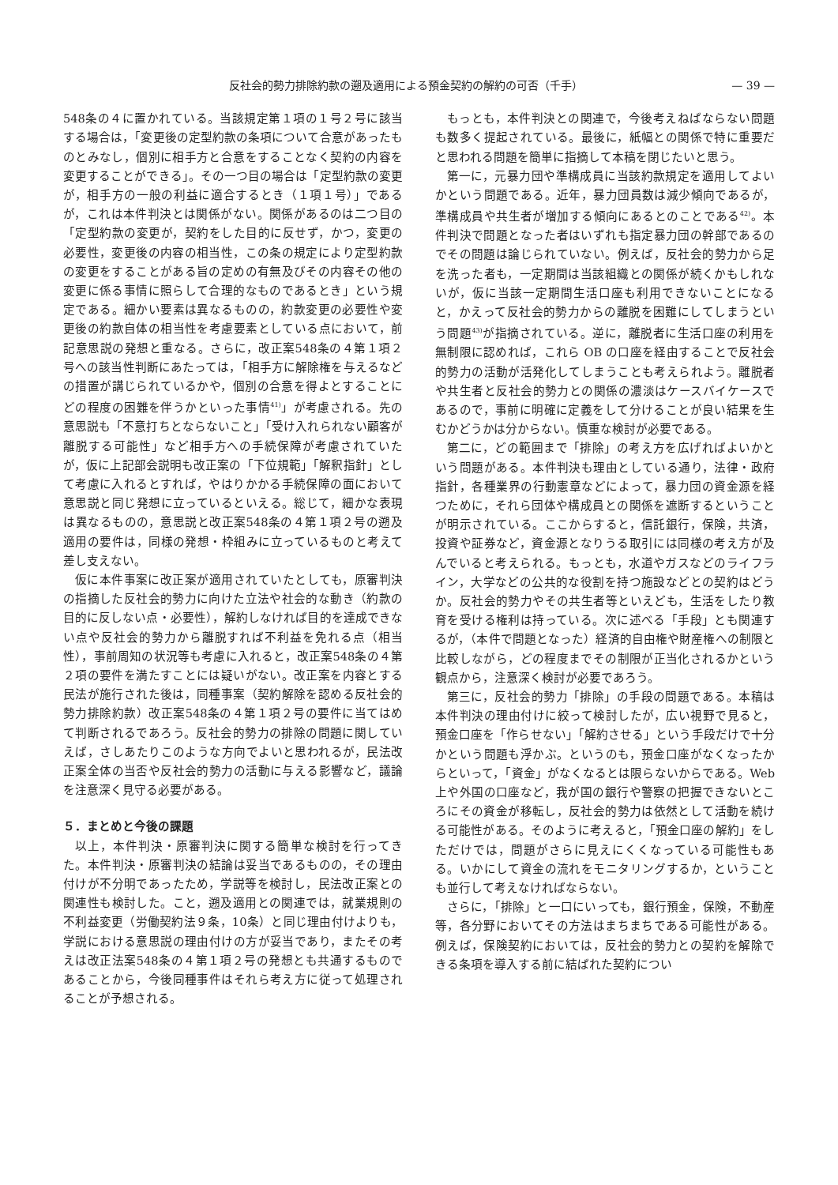反社会的勢力排除約款の遡及適用による預金契約の解約の可否（千手） — 39 —
548条の４に置かれている。当該規定第１項の１号２号に該当する場合は，「変更後の定型約款の条項について合意があったものとみなし，個別に相手方と合意をすることなく契約の内容を変更することができる」。その一つ目の場合は「定型約款の変更が，相手方の一般の利益に適合するとき（１項１号）」であるが，これは本件判決とは関係がない。関係があるのは二つ目の「定型約款の変更が，契約をした目的に反せず，かつ，変更の必要性，変更後の内容の相当性，この条の規定により定型約款の変更をすることがある旨の定めの有無及びその内容その他の変更に係る事情に照らして合理的なものであるとき」という規定である。細かい要素は異なるものの，約款変更の必要性や変更後の約款自体の相当性を考慮要素としている点において，前記意思説の発想と重なる。さらに，改正案548条の４第１項２号への該当性判断にあたっては，「相手方に解除権を与えるなどの措置が講じられているかや，個別の合意を得よとすることにどの程度の困難を伴うかといった事情<sup>41)</sup>」が考慮される。先の意思説も「不意打ちとならないこと」「受け入れられない顧客が離脱する可能性」など相手方への手続保障が考慮されていたが，仮に上記部会説明も改正案の「下位規範」「解釈指針」として考慮に入れるとすれば，やはりかかる手続保障の面において意思説と同じ発想に立っているといえる。総じて，細かな表現は異なるものの，意思説と改正案548条の４第１項２号の遡及適用の要件は，同様の発想・枠組みに立っているものと考えて差し支えない。
仮に本件事案に改正案が適用されていたとしても，原審判決の指摘した反社会的勢力に向けた立法や社会的な動き（約款の目的に反しない点・必要性），解約しなければ目的を達成できない点や反社会的勢力から離脱すれば不利益を免れる点（相当性），事前周知の状況等も考慮に入れると，改正案548条の４第２項の要件を満たすことには疑いがない。改正案を内容とする民法が施行された後は，同種事案（契約解除を認める反社会的勢力排除約款）改正案548条の４第１項２号の要件に当てはめて判断されるであろう。反社会的勢力の排除の問題に関していえば，さしあたりこのような方向でよいと思われるが，民法改正案全体の当否や反社会的勢力の活動に与える影響など，議論を注意深く見守る必要がある。
５．まとめと今後の課題
以上，本件判決・原審判決に関する簡単な検討を行ってきた。本件判決・原審判決の結論は妥当であるものの，その理由付けが不分明であったため，学説等を検討し，民法改正案との関連性も検討した。こと，遡及適用との関連では，就業規則の不利益変更（労働契約法９条，10条）と同じ理由付けよりも，学説における意思説の理由付けの方が妥当であり，またその考えは改正法案548条の４第１項２号の発想とも共通するものであることから，今後同種事件はそれら考え方に従って処理されることが予想される。
もっとも，本件判決との関連で，今後考えねばならない問題も数多く提起されている。最後に，紙幅との関係で特に重要だと思われる問題を簡単に指摘して本稿を閉じたいと思う。
第一に，元暴力団や準構成員に当該約款規定を適用してよいかという問題である。近年，暴力団員数は減少傾向であるが，準構成員や共生者が増加する傾向にあるとのことである<sup>42)</sup>。本件判決で問題となった者はいずれも指定暴力団の幹部であるのでその問題は論じられていない。例えば，反社会的勢力から足を洗った者も，一定期間は当該組織との関係が続くかもしれないが，仮に当該一定期間生活口座も利用できないことになると，かえって反社会的勢力からの離脱を困難にしてしまうという問題<sup>43)</sup>が指摘されている。逆に，離脱者に生活口座の利用を無制限に認めれば，これら OB の口座を経由することで反社会的勢力の活動が活発化してしまうことも考えられよう。離脱者や共生者と反社会的勢力との関係の濃淡はケースバイケースであるので，事前に明確に定義をして分けることが良い結果を生むかどうかは分からない。慎重な検討が必要である。
第二に，どの範囲まで「排除」の考え方を広げればよいかという問題がある。本件判決も理由としている通り，法律・政府指針，各種業界の行動憲章などによって，暴力団の資金源を経つために，それら団体や構成員との関係を遮断するということが明示されている。ここからすると，信託銀行，保険，共済，投資や証券など，資金源となりうる取引には同様の考え方が及んでいると考えられる。もっとも，水道やガスなどのライフライン，大学などの公共的な役割を持つ施設などとの契約はどうか。反社会的勢力やその共生者等といえども，生活をしたり教育を受ける権利は持っている。次に述べる「手段」とも関連するが，（本件で問題となった）経済的自由権や財産権への制限と比較しながら，どの程度までその制限が正当化されるかという観点から，注意深く検討が必要であろう。
第三に，反社会的勢力「排除」の手段の問題である。本稿は本件判決の理由付けに絞って検討したが，広い視野で見ると，預金口座を「作らせない」「解約させる」という手段だけで十分かという問題も浮かぶ。というのも，預金口座がなくなったからといって，「資金」がなくなるとは限らないからである。Web 上や外国の口座など，我が国の銀行や警察の把握できないところにその資金が移転し，反社会的勢力は依然として活動を続ける可能性がある。そのように考えると，「預金口座の解約」をしただけでは，問題がさらに見えにくくなっている可能性もある。いかにして資金の流れをモニタリングするか，ということも並行して考えなければならない。
さらに，「排除」と一口にいっても，銀行預金，保険，不動産等，各分野においてその方法はまちまちである可能性がある。例えば，保険契約においては，反社会的勢力との契約を解除できる条項を導入する前に結ばれた契約につい